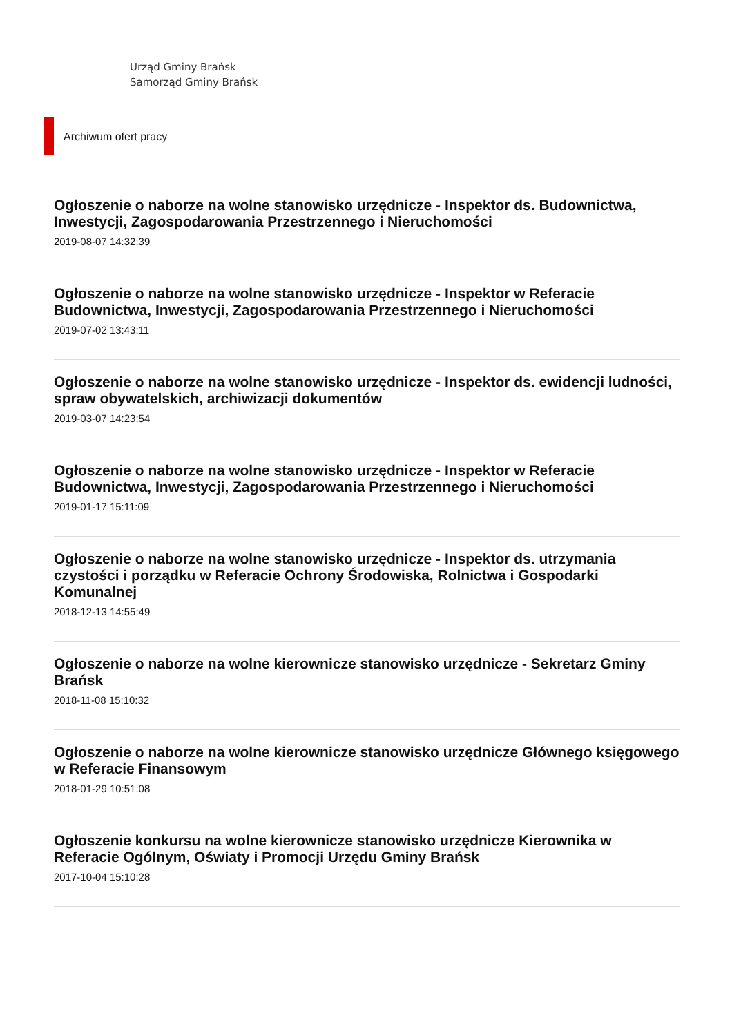Urząd Gminy Brańsk
Samorząd Gminy Brańsk
Archiwum ofert pracy
Ogłoszenie o naborze na wolne stanowisko urzędnicze - Inspektor ds. Budownictwa, Inwestycji, Zagospodarowania Przestrzennego i Nieruchomości
2019-08-07 14:32:39
Ogłoszenie o naborze na wolne stanowisko urzędnicze - Inspektor w Referacie Budownictwa, Inwestycji, Zagospodarowania Przestrzennego i Nieruchomości
2019-07-02 13:43:11
Ogłoszenie o naborze na wolne stanowisko urzędnicze - Inspektor ds. ewidencji ludności, spraw obywatelskich, archiwizacji dokumentów
2019-03-07 14:23:54
Ogłoszenie o naborze na wolne stanowisko urzędnicze - Inspektor w Referacie Budownictwa, Inwestycji, Zagospodarowania Przestrzennego i Nieruchomości
2019-01-17 15:11:09
Ogłoszenie o naborze na wolne stanowisko urzędnicze - Inspektor ds. utrzymania czystości i porządku w Referacie Ochrony Środowiska, Rolnictwa i Gospodarki Komunalnej
2018-12-13 14:55:49
Ogłoszenie o naborze na wolne kierownicze stanowisko urzędnicze - Sekretarz Gminy Brańsk
2018-11-08 15:10:32
Ogłoszenie o naborze na wolne kierownicze stanowisko urzędnicze Głównego księgowego w Referacie Finansowym
2018-01-29 10:51:08
Ogłoszenie konkursu na wolne kierownicze stanowisko urzędnicze Kierownika w Referacie Ogólnym, Oświaty i Promocji Urzędu Gminy Brańsk
2017-10-04 15:10:28